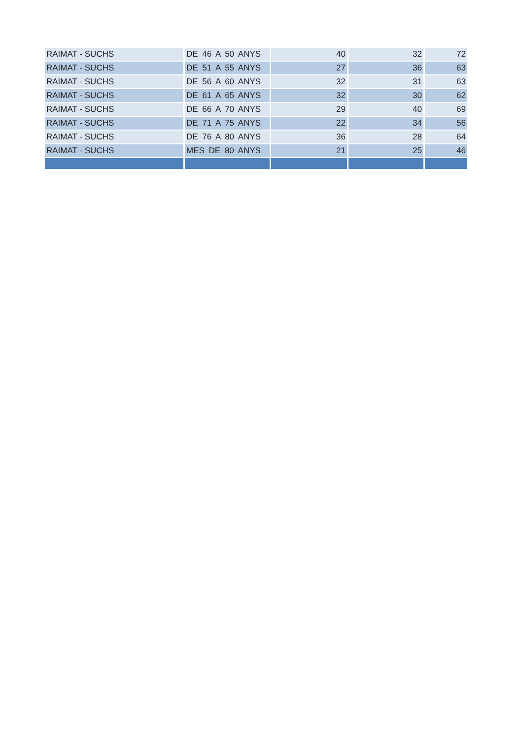| RAIMAT - SUCHS | DE 46 A 50 ANYS | 40 | 32 | 72 |
| RAIMAT - SUCHS | DE 51 A 55 ANYS | 27 | 36 | 63 |
| RAIMAT - SUCHS | DE 56 A 60 ANYS | 32 | 31 | 63 |
| RAIMAT - SUCHS | DE 61 A 65 ANYS | 32 | 30 | 62 |
| RAIMAT - SUCHS | DE 66 A 70 ANYS | 29 | 40 | 69 |
| RAIMAT - SUCHS | DE 71 A 75 ANYS | 22 | 34 | 56 |
| RAIMAT - SUCHS | DE 76 A 80 ANYS | 36 | 28 | 64 |
| RAIMAT - SUCHS | MES DE 80 ANYS | 21 | 25 | 46 |